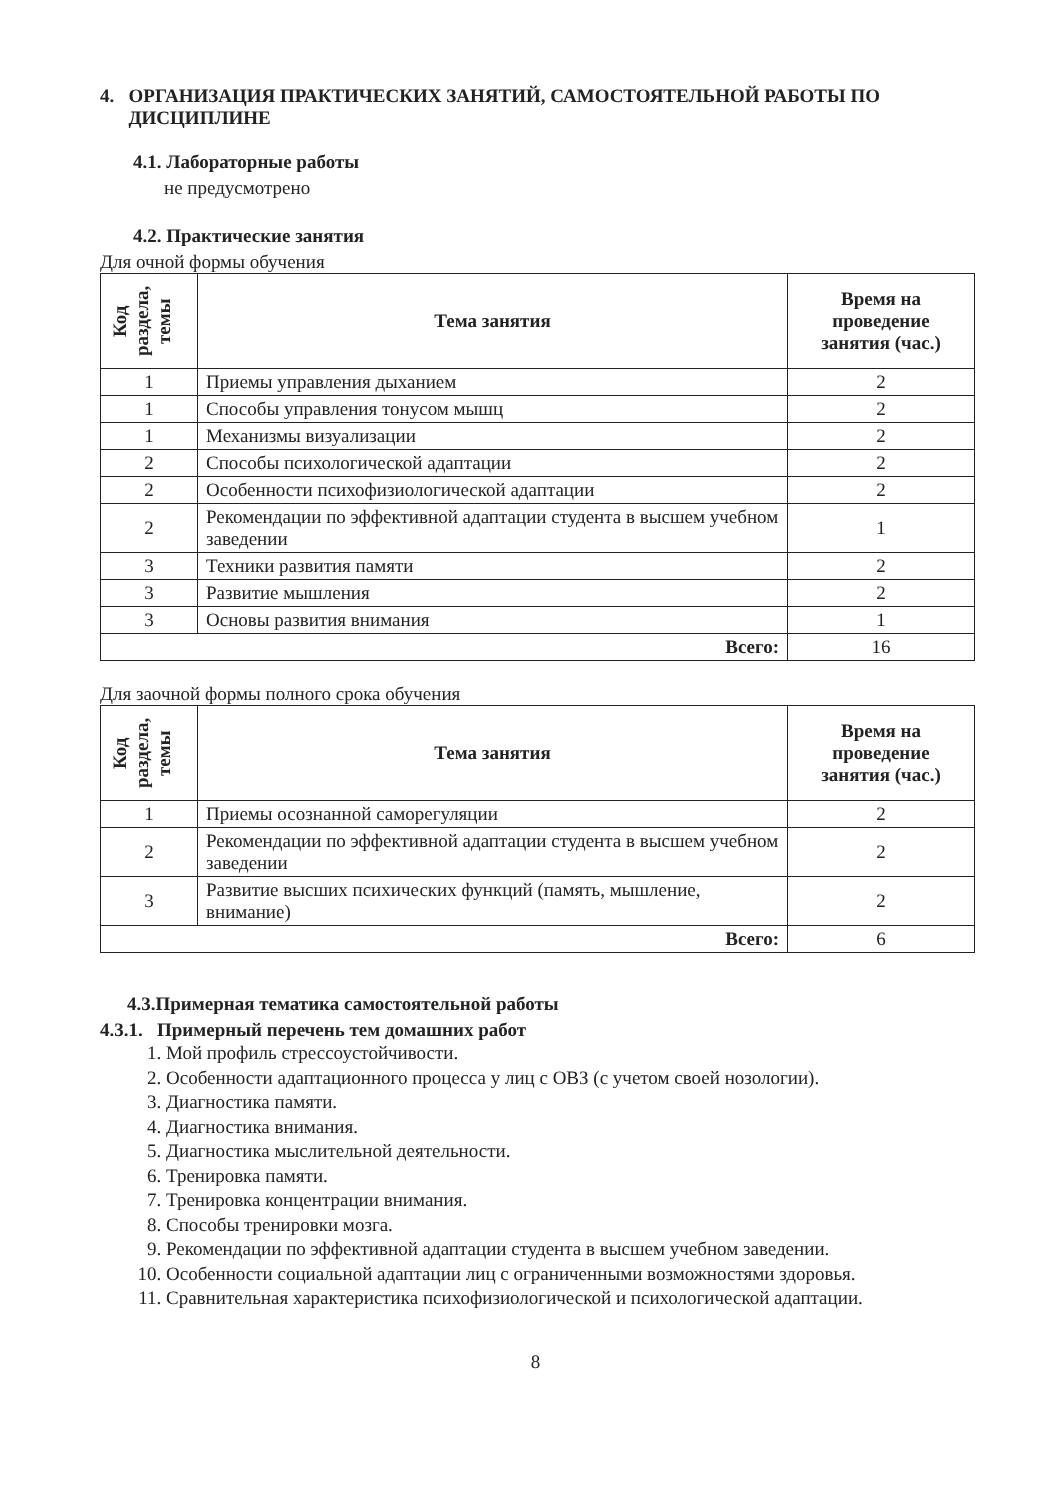4. ОРГАНИЗАЦИЯ ПРАКТИЧЕСКИХ ЗАНЯТИЙ, САМОСТОЯТЕЛЬНОЙ РАБОТЫ ПО
ДИСЦИПЛИНЕ
4.1. Лабораторные работы
не предусмотрено
4.2. Практические занятия
Для очной формы обучения
| Код раздела, темы | Тема занятия | Время на проведение занятия (час.) |
| --- | --- | --- |
| 1 | Приемы управления дыханием | 2 |
| 1 | Способы управления тонусом мышц | 2 |
| 1 | Механизмы визуализации | 2 |
| 2 | Способы психологической адаптации | 2 |
| 2 | Особенности психофизиологической адаптации | 2 |
| 2 | Рекомендации по эффективной адаптации студента в высшем учебном заведении | 1 |
| 3 | Техники развития памяти | 2 |
| 3 | Развитие мышления | 2 |
| 3 | Основы развития внимания | 1 |
| Всего: | | 16 |
Для заочной формы полного срока обучения
| Код раздела, темы | Тема занятия | Время на проведение занятия (час.) |
| --- | --- | --- |
| 1 | Приемы осознанной саморегуляции | 2 |
| 2 | Рекомендации по эффективной адаптации студента в высшем учебном заведении | 2 |
| 3 | Развитие высших психических функций (память, мышление, внимание) | 2 |
| Всего: | | 6 |
4.3.Примерная тематика самостоятельной работы
4.3.1. Примерный перечень тем домашних работ
1. Мой профиль стрессоустойчивости.
2. Особенности адаптационного процесса у лиц с ОВЗ (с учетом своей нозологии).
3. Диагностика памяти.
4. Диагностика внимания.
5. Диагностика мыслительной деятельности.
6. Тренировка памяти.
7. Тренировка концентрации внимания.
8. Способы тренировки мозга.
9. Рекомендации по эффективной адаптации студента в высшем учебном заведении.
10. Особенности социальной адаптации лиц с ограниченными возможностями здоровья.
11. Сравнительная характеристика психофизиологической и психологической адаптации.
8